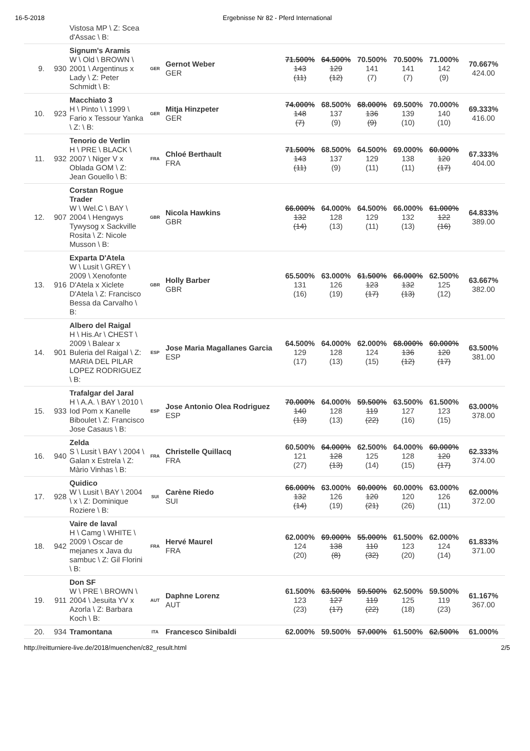16-5-2018 Ergebnisse Nr 82 - Pferd International
| | | Vistosa MP \ Z: Scea d'Assac \ B: | | | | | | | | |
| 9. | 930 | Signum's Aramis W \ Old \ BROWN \ 2001 \ Argentinus x Lady \ Z: Peter Schmidt \ B: | GER | Gernot Weber GER | 71.500% 143 (11) | 64.500% 129 (12) | 70.500% 141 (7) | 70.500% 141 (7) | 71.000% 142 (9) | 70.667% 424.00 |
| 10. | 923 | Macchiato 3 H \ Pinto \ \ 1999 \ Fario x Tessour Yanka \ Z: \ B: | GER | Mitja Hinzpeter GER | 74.000% 148 (7) | 68.500% 137 (9) | 68.000% 136 (9) | 69.500% 139 (10) | 70.000% 140 (10) | 69.333% 416.00 |
| 11. | 932 | Tenorio de Verlin H \ PRE \ BLACK \ 2007 \ Niger V x Oblada GOM \ Z: Jean Gouello \ B: | FRA | Chloé Berthault FRA | 71.500% 143 (11) | 68.500% 137 (9) | 64.500% 129 (11) | 69.000% 138 (11) | 60.000% 120 (17) | 67.333% 404.00 |
| 12. | 907 | Corstan Rogue Trader W \ Wel.C \ BAY \ 2004 \ Hengwys Tywysog x Sackville Rosita \ Z: Nicole Musson \ B: | GBR | Nicola Hawkins GBR | 66.000% 132 (14) | 64.000% 128 (13) | 64.500% 129 (11) | 66.000% 132 (13) | 61.000% 122 (16) | 64.833% 389.00 |
| 13. | 916 | Exparta D'Atela W \ Lusit \ GREY \ 2009 \ Xenofonte D'Atela x Xiclete D'Atela \ Z: Francisco Bessa da Carvalho \ B: | GBR | Holly Barber GBR | 65.500% 131 (16) | 63.000% 126 (19) | 61.500% 123 (17) | 66.000% 132 (13) | 62.500% 125 (12) | 63.667% 382.00 |
| 14. | 901 | Albero del Raigal H \ His.Ar \ CHEST \ 2009 \ Balear x Buleria del Raigal \ Z: MARIA DEL PILAR LOPEZ RODRIGUEZ \ B: | ESP | Jose Maria Magallanes Garcia ESP | 64.500% 129 (17) | 64.000% 128 (13) | 62.000% 124 (15) | 68.000% 136 (12) | 60.000% 120 (17) | 63.500% 381.00 |
| 15. | 933 | Trafalgar del Jaral H \ A.A. \ BAY \ 2010 \ Iod Pom x Kanelle Biboulet \ Z: Francisco Jose Casaus \ B: | ESP | Jose Antonio Olea Rodriguez ESP | 70.000% 140 (13) | 64.000% 128 (13) | 59.500% 119 (22) | 63.500% 127 (16) | 61.500% 123 (15) | 63.000% 378.00 |
| 16. | 940 | Zelda S \ Lusit \ BAY \ 2004 \ Galan x Estrela \ Z: Màrio Vinhas \ B: | FRA | Christelle Quillacq FRA | 60.500% 121 (27) | 64.000% 128 (13) | 62.500% 125 (14) | 64.000% 128 (15) | 60.000% 120 (17) | 62.333% 374.00 |
| 17. | 928 | Quidico W \ Lusit \ BAY \ 2004 \ x \ Z: Dominique Roziere \ B: | SUI | Carène Riedo SUI | 66.000% 132 (14) | 63.000% 126 (19) | 60.000% 120 (21) | 60.000% 120 (26) | 63.000% 126 (11) | 62.000% 372.00 |
| 18. | 942 | Vaire de laval H \ Camg \ WHITE \ 2009 \ Oscar de mejanes x Java du sambuc \ Z: Gil Florini \ B: | FRA | Hervé Maurel FRA | 62.000% 124 (20) | 69.000% 138 (8) | 55.000% 110 (32) | 61.500% 123 (20) | 62.000% 124 (14) | 61.833% 371.00 |
| 19. | 911 | Don SF W \ PRE \ BROWN \ 2004 \ Jesuita YV x Azorla \ Z: Barbara Koch \ B: | AUT | Daphne Lorenz AUT | 61.500% 123 (23) | 63.500% 127 (17) | 59.500% 119 (22) | 62.500% 125 (18) | 59.500% 119 (23) | 61.167% 367.00 |
| 20. | 934 | Tramontana | ITA | Francesco Sinibaldi | 62.000% | 59.500% | 57.000% | 61.500% | 62.500% | 61.000% |
http://reitturniere-live.de/2018/muenchen/c82_result.html 2/5